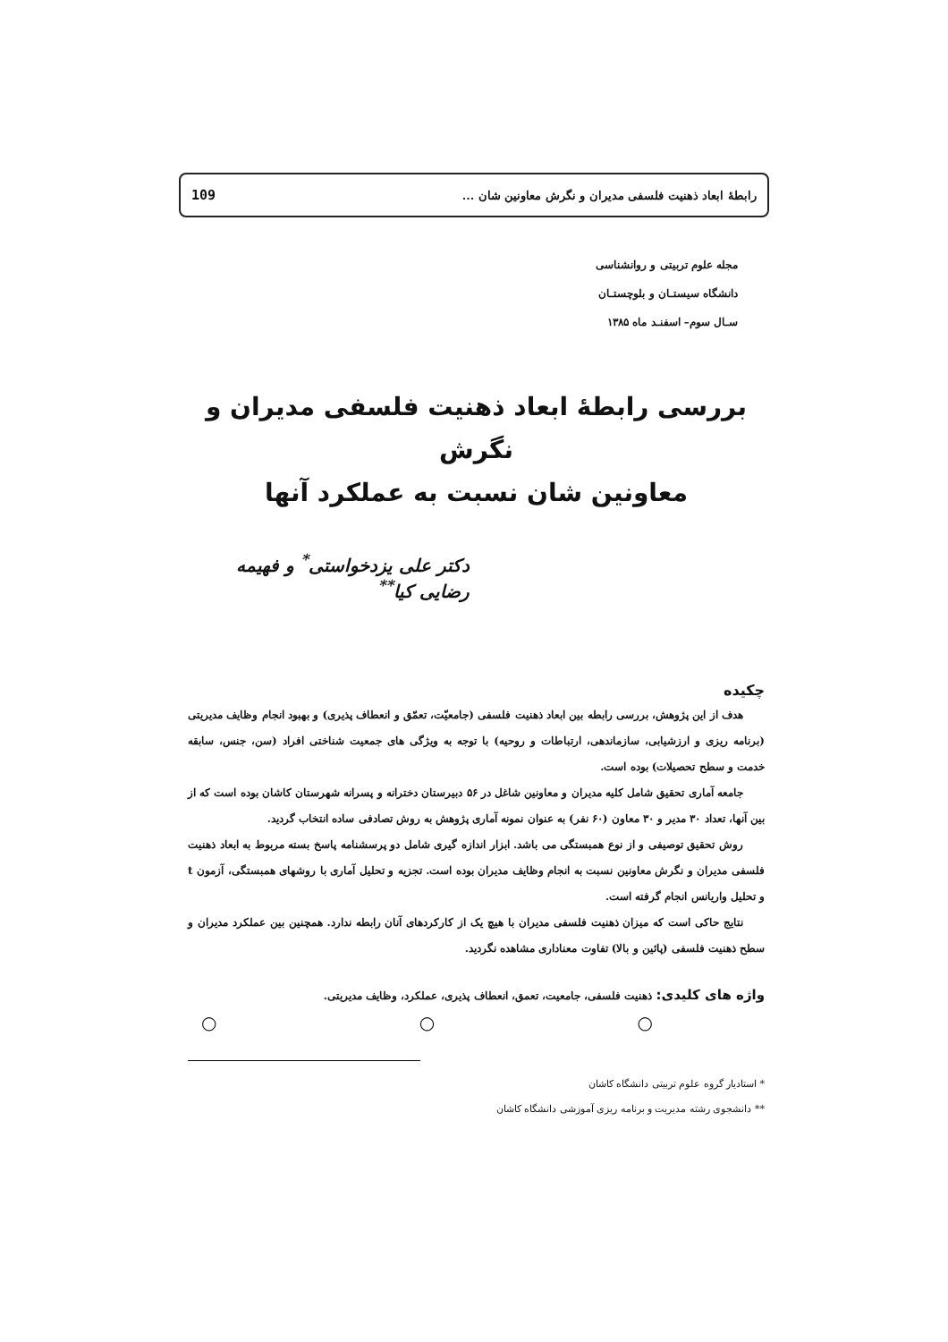رابطهٔ ابعاد ذهنیت فلسفی مدیران و نگرش معاونین شان ... 109
مجله علوم تربیتی و روانشناسی
دانشگاه سیستـان و بلوچستـان
سـال سوم– اسفنـد ماه ۱۳۸۵
بررسی رابطهٔ ابعاد ذهنیت فلسفی مدیران و نگرش
معاونین شان نسبت به عملکرد آنها
دکتر علی یزدخواستی<sup>*</sup> و فهیمه رضایی کیا<sup>**</sup>
چکیده
هدف از این پژوهش، بررسی رابطه بین ابعاد ذهنیت فلسفی (جامعیّت، تعمّق و انعطاف پذیری) و بهبود انجام وظایف مدیریتی (برنامه ریزی و ارزشیابی، سازماندهی، ارتباطات و روحیه) با توجه به ویژگی های جمعیت شناختی افراد (سن، جنس، سابقه خدمت و سطح تحصیلات) بوده است.
جامعه آماری تحقیق شامل کلیه مدیران و معاونین شاغل در ۵۶ دبیرستان دخترانه و پسرانه شهرستان کاشان بوده است که از بین آنها، تعداد ۳۰ مدیر و ۳۰ معاون (۶۰ نفر) به عنوان نمونه آماری پژوهش به روش تصادفی ساده انتخاب گردید.
روش تحقیق توصیفی و از نوع همبستگی می باشد. ابزار اندازه گیری شامل دو پرسشنامه پاسخ بسته مربوط به ابعاد ذهنیت فلسفی مدیران و نگرش معاونین نسبت به انجام وظایف مدیران بوده است. تجزیه و تحلیل آماری با روشهای همبستگی، آزمون t و تحلیل واریانس انجام گرفته است.
نتایج حاکی است که میزان ذهنیت فلسفی مدیران با هیچ یک از کارکردهای آنان رابطه ندارد. همچنین بین عملکرد مدیران و سطح ذهنیت فلسفی (پائین و بالا) تفاوت معناداری مشاهده نگردید.
واژه های کلیدی: ذهنیت فلسفی، جامعیت، تعمق، انعطاف پذیری، عملکرد، وظایف مدیریتی.
○ ○ ○
* استادیار گروه علوم تربیتی دانشگاه کاشان
** دانشجوی رشته مدیریت و برنامه ریزی آموزشی دانشگاه کاشان